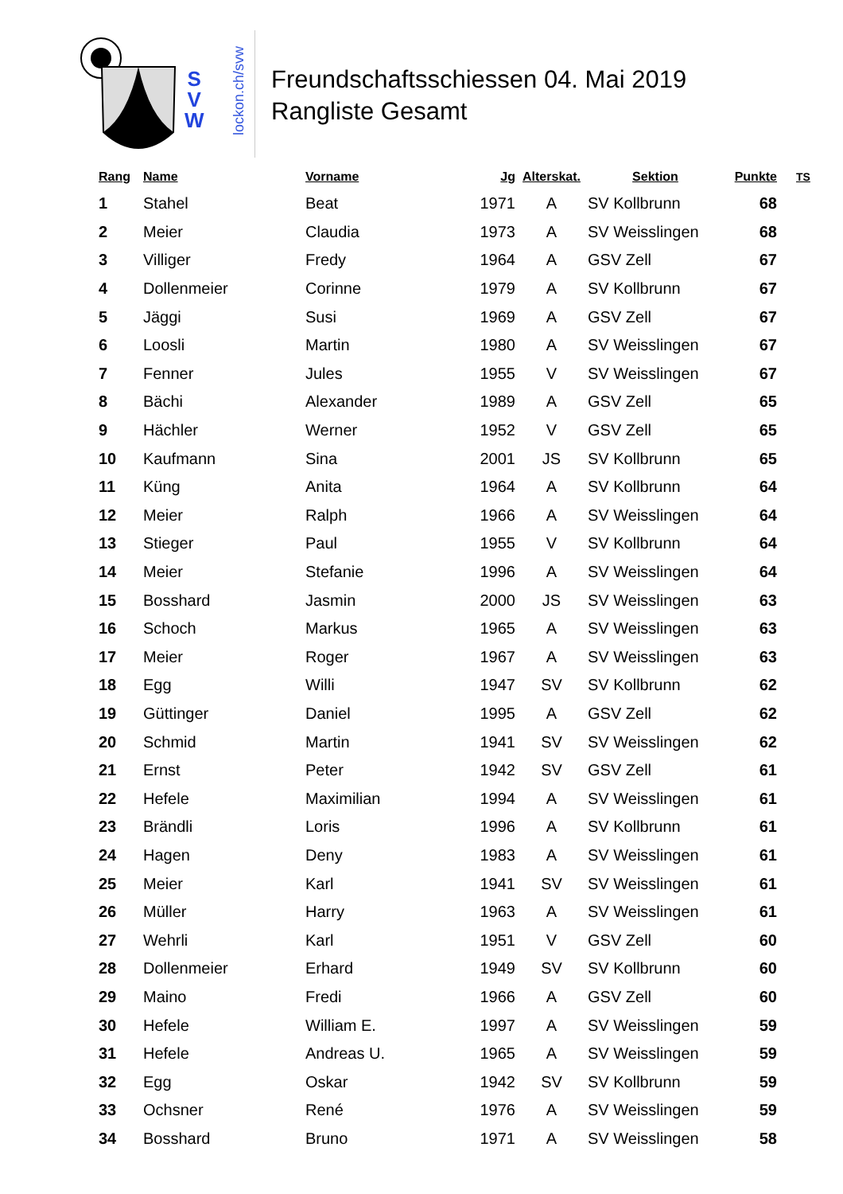S
V
W
lockon.ch/svw
Freundschaftsschiessen 04. Mai 2019
Rangliste Gesamt
| Rang | Name | Vorname | Jg | Alterskat. | Sektion | Punkte | TS |
| --- | --- | --- | --- | --- | --- | --- | --- |
| 1 | Stahel | Beat | 1971 | A | SV Kollbrunn | 68 | |
| 2 | Meier | Claudia | 1973 | A | SV Weisslingen | 68 | |
| 3 | Villiger | Fredy | 1964 | A | GSV Zell | 67 | |
| 4 | Dollenmeier | Corinne | 1979 | A | SV Kollbrunn | 67 | |
| 5 | Jäggi | Susi | 1969 | A | GSV Zell | 67 | |
| 6 | Loosli | Martin | 1980 | A | SV Weisslingen | 67 | |
| 7 | Fenner | Jules | 1955 | V | SV Weisslingen | 67 | |
| 8 | Bächi | Alexander | 1989 | A | GSV Zell | 65 | |
| 9 | Hächler | Werner | 1952 | V | GSV Zell | 65 | |
| 10 | Kaufmann | Sina | 2001 | JS | SV Kollbrunn | 65 | |
| 11 | Küng | Anita | 1964 | A | SV Kollbrunn | 64 | |
| 12 | Meier | Ralph | 1966 | A | SV Weisslingen | 64 | |
| 13 | Stieger | Paul | 1955 | V | SV Kollbrunn | 64 | |
| 14 | Meier | Stefanie | 1996 | A | SV Weisslingen | 64 | |
| 15 | Bosshard | Jasmin | 2000 | JS | SV Weisslingen | 63 | |
| 16 | Schoch | Markus | 1965 | A | SV Weisslingen | 63 | |
| 17 | Meier | Roger | 1967 | A | SV Weisslingen | 63 | |
| 18 | Egg | Willi | 1947 | SV | SV Kollbrunn | 62 | |
| 19 | Güttinger | Daniel | 1995 | A | GSV Zell | 62 | |
| 20 | Schmid | Martin | 1941 | SV | SV Weisslingen | 62 | |
| 21 | Ernst | Peter | 1942 | SV | GSV Zell | 61 | |
| 22 | Hefele | Maximilian | 1994 | A | SV Weisslingen | 61 | |
| 23 | Brändli | Loris | 1996 | A | SV Kollbrunn | 61 | |
| 24 | Hagen | Deny | 1983 | A | SV Weisslingen | 61 | |
| 25 | Meier | Karl | 1941 | SV | SV Weisslingen | 61 | |
| 26 | Müller | Harry | 1963 | A | SV Weisslingen | 61 | |
| 27 | Wehrli | Karl | 1951 | V | GSV Zell | 60 | |
| 28 | Dollenmeier | Erhard | 1949 | SV | SV Kollbrunn | 60 | |
| 29 | Maino | Fredi | 1966 | A | GSV Zell | 60 | |
| 30 | Hefele | William E. | 1997 | A | SV Weisslingen | 59 | |
| 31 | Hefele | Andreas U. | 1965 | A | SV Weisslingen | 59 | |
| 32 | Egg | Oskar | 1942 | SV | SV Kollbrunn | 59 | |
| 33 | Ochsner | René | 1976 | A | SV Weisslingen | 59 | |
| 34 | Bosshard | Bruno | 1971 | A | SV Weisslingen | 58 | |